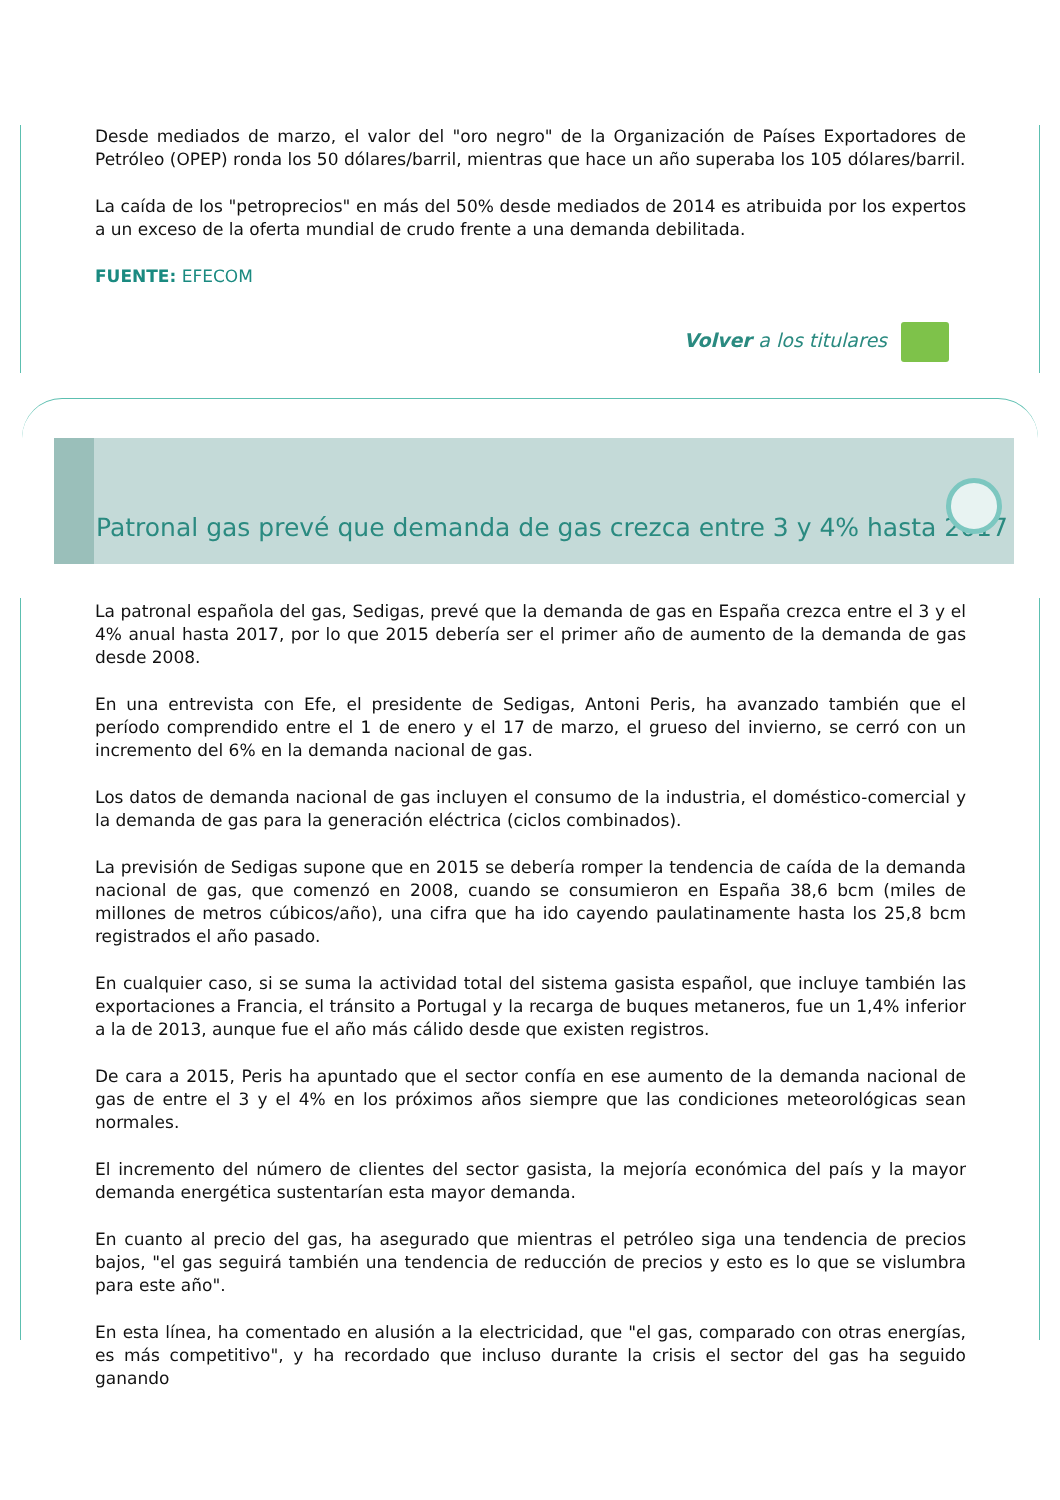Desde mediados de marzo, el valor del "oro negro" de la Organización de Países Exportadores de Petróleo (OPEP) ronda los 50 dólares/barril, mientras que hace un año superaba los 105 dólares/barril.
La caída de los "petroprecios" en más del 50% desde mediados de 2014 es atribuida por los expertos a un exceso de la oferta mundial de crudo frente a una demanda debilitada.
FUENTE: EFECOM
Volver a los titulares
Patronal gas prevé que demanda de gas crezca entre 3 y 4% hasta 2017
La patronal española del gas, Sedigas, prevé que la demanda de gas en España crezca entre el 3 y el 4% anual hasta 2017, por lo que 2015 debería ser el primer año de aumento de la demanda de gas desde 2008.
En una entrevista con Efe, el presidente de Sedigas, Antoni Peris, ha avanzado también que el período comprendido entre el 1 de enero y el 17 de marzo, el grueso del invierno, se cerró con un incremento del 6% en la demanda nacional de gas.
Los datos de demanda nacional de gas incluyen el consumo de la industria, el doméstico-comercial y la demanda de gas para la generación eléctrica (ciclos combinados).
La previsión de Sedigas supone que en 2015 se debería romper la tendencia de caída de la demanda nacional de gas, que comenzó en 2008, cuando se consumieron en España 38,6 bcm (miles de millones de metros cúbicos/año), una cifra que ha ido cayendo paulatinamente hasta los 25,8 bcm registrados el año pasado.
En cualquier caso, si se suma la actividad total del sistema gasista español, que incluye también las exportaciones a Francia, el tránsito a Portugal y la recarga de buques metaneros, fue un 1,4% inferior a la de 2013, aunque fue el año más cálido desde que existen registros.
De cara a 2015, Peris ha apuntado que el sector confía en ese aumento de la demanda nacional de gas de entre el 3 y el 4% en los próximos años siempre que las condiciones meteorológicas sean normales.
El incremento del número de clientes del sector gasista, la mejoría económica del país y la mayor demanda energética sustentarían esta mayor demanda.
En cuanto al precio del gas, ha asegurado que mientras el petróleo siga una tendencia de precios bajos, "el gas seguirá también una tendencia de reducción de precios y esto es lo que se vislumbra para este año".
En esta línea, ha comentado en alusión a la electricidad, que "el gas, comparado con otras energías, es más competitivo", y ha recordado que incluso durante la crisis el sector del gas ha seguido ganando